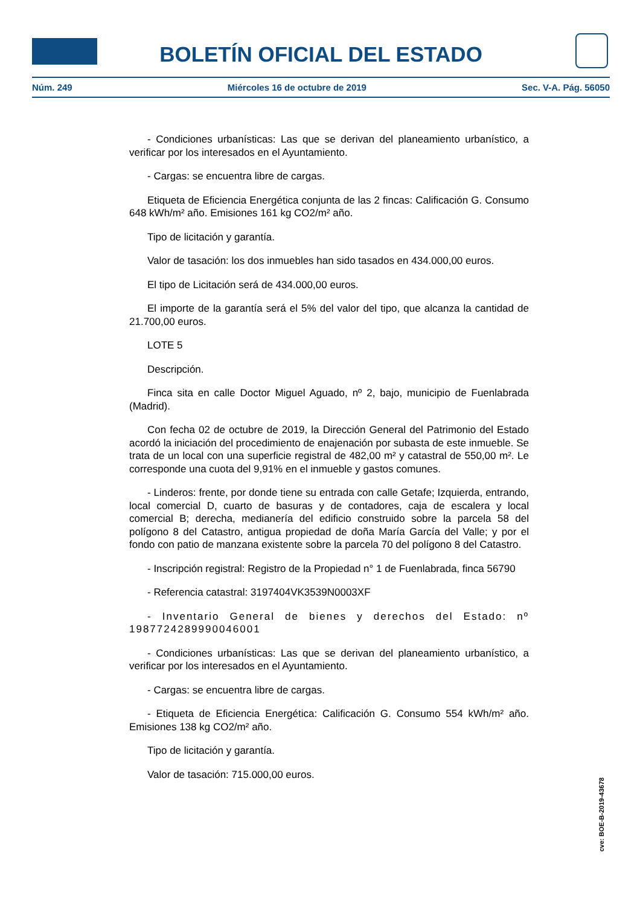BOLETÍN OFICIAL DEL ESTADO
Núm. 249 Miércoles 16 de octubre de 2019 Sec. V-A. Pág. 56050
- Condiciones urbanísticas: Las que se derivan del planeamiento urbanístico, a verificar por los interesados en el Ayuntamiento.
- Cargas: se encuentra libre de cargas.
Etiqueta de Eficiencia Energética conjunta de las 2 fincas: Calificación G. Consumo 648 kWh/m² año. Emisiones 161 kg CO2/m² año.
Tipo de licitación y garantía.
Valor de tasación: los dos inmuebles han sido tasados en 434.000,00 euros.
El tipo de Licitación será de 434.000,00 euros.
El importe de la garantía será el 5% del valor del tipo, que alcanza la cantidad de 21.700,00 euros.
LOTE 5
Descripción.
Finca sita en calle Doctor Miguel Aguado, nº 2, bajo, municipio de Fuenlabrada (Madrid).
Con fecha 02 de octubre de 2019, la Dirección General del Patrimonio del Estado acordó la iniciación del procedimiento de enajenación por subasta de este inmueble. Se trata de un local con una superficie registral de 482,00 m² y catastral de 550,00 m². Le corresponde una cuota del 9,91% en el inmueble y gastos comunes.
- Linderos: frente, por donde tiene su entrada con calle Getafe; Izquierda, entrando, local comercial D, cuarto de basuras y de contadores, caja de escalera y local comercial B; derecha, medianería del edificio construido sobre la parcela 58 del polígono 8 del Catastro, antigua propiedad de doña María García del Valle; y por el fondo con patio de manzana existente sobre la parcela 70 del polígono 8 del Catastro.
- Inscripción registral: Registro de la Propiedad n° 1 de Fuenlabrada, finca 56790
- Referencia catastral: 3197404VK3539N0003XF
- Inventario General de bienes y derechos del Estado: nº 1987724289990046001
- Condiciones urbanísticas: Las que se derivan del planeamiento urbanístico, a verificar por los interesados en el Ayuntamiento.
- Cargas: se encuentra libre de cargas.
- Etiqueta de Eficiencia Energética: Calificación G. Consumo 554 kWh/m² año. Emisiones 138 kg CO2/m² año.
Tipo de licitación y garantía.
Valor de tasación: 715.000,00 euros.
cve: BOE-B-2019-43678